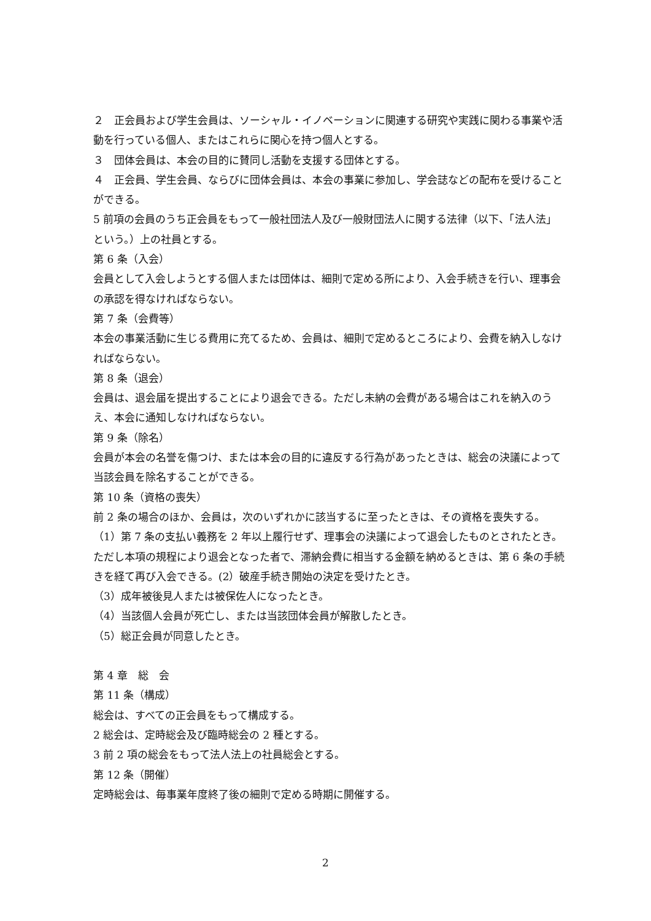２　正会員および学生会員は、ソーシャル・イノベーションに関連する研究や実践に関わる事業や活動を行っている個人、またはこれらに関心を持つ個人とする。
３　団体会員は、本会の目的に賛同し活動を支援する団体とする。
４　正会員、学生会員、ならびに団体会員は、本会の事業に参加し、学会誌などの配布を受けることができる。
5 前項の会員のうち正会員をもって一般社団法人及び一般財団法人に関する法律（以下、「法人法」という。）上の社員とする。
第 6 条（入会）
会員として入会しようとする個人または団体は、細則で定める所により、入会手続きを行い、理事会の承認を得なければならない。
第 7 条（会費等）
本会の事業活動に生じる費用に充てるため、会員は、細則で定めるところにより、会費を納入しなければならない。
第 8 条（退会）
会員は、退会届を提出することにより退会できる。ただし未納の会費がある場合はこれを納入のうえ、本会に通知しなければならない。
第 9 条（除名）
会員が本会の名誉を傷つけ、または本会の目的に違反する行為があったときは、総会の決議によって当該会員を除名することができる。
第 10 条（資格の喪失）
前 2 条の場合のほか、会員は，次のいずれかに該当するに至ったときは、その資格を喪失する。
（1）第 7 条の支払い義務を 2 年以上履行せず、理事会の決議によって退会したものとされたとき。ただし本項の規程により退会となった者で、滞納会費に相当する金額を納めるときは、第 6 条の手続きを経て再び入会できる。(2）破産手続き開始の決定を受けたとき。
（3）成年被後見人または被保佐人になったとき。
（4）当該個人会員が死亡し、または当該団体会員が解散したとき。
（5）総正会員が同意したとき。
第 4 章　総　会
第 11 条（構成）
総会は、すべての正会員をもって構成する。
2 総会は、定時総会及び臨時総会の 2 種とする。
3 前 2 項の総会をもって法人法上の社員総会とする。
第 12 条（開催）
定時総会は、毎事業年度終了後の細則で定める時期に開催する。
2